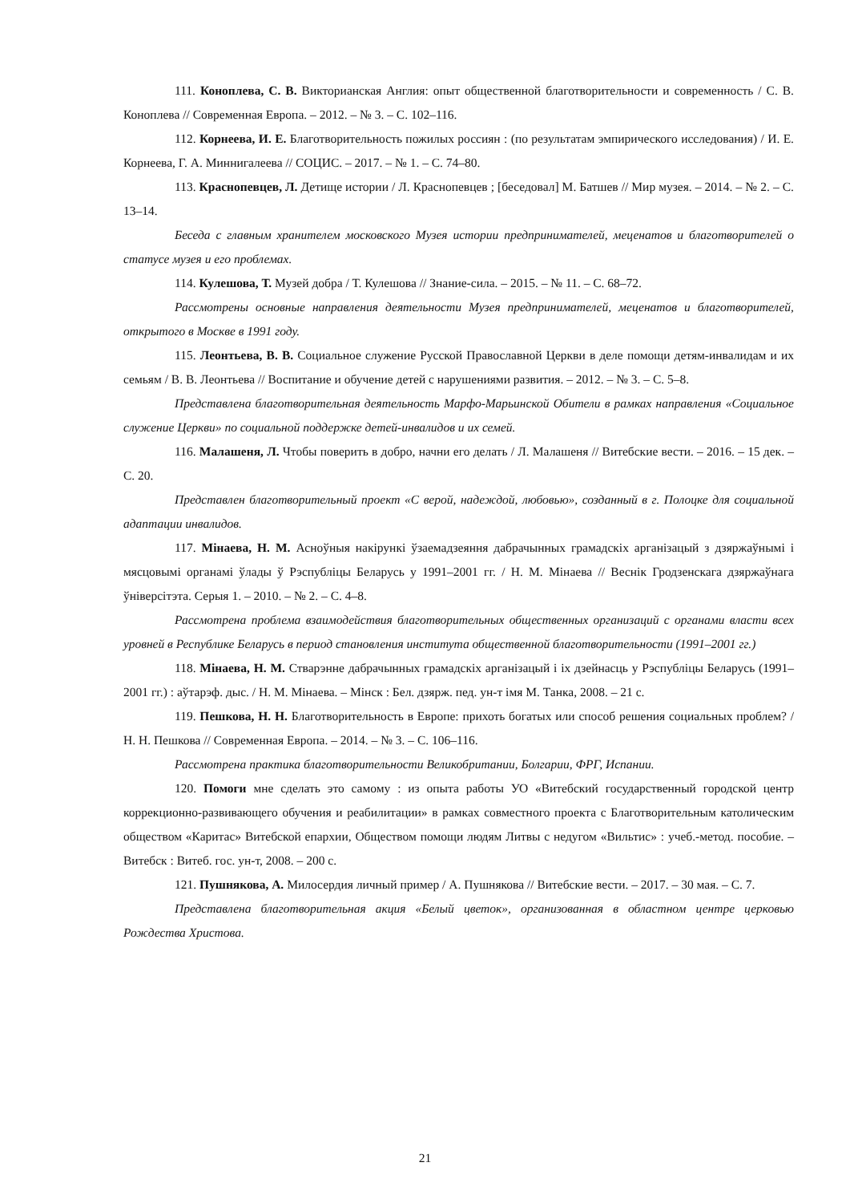111. Коноплева, С. В. Викторианская Англия: опыт общественной благотворительности и современность / С. В. Коноплева // Современная Европа. – 2012. – № 3. – С. 102–116.
112. Корнеева, И. Е. Благотворительность пожилых россиян : (по результатам эмпирического исследования) / И. Е. Корнеева, Г. А. Миннигалеева // СОЦИС. – 2017. – № 1. – С. 74–80.
113. Краснопевцев, Л. Детище истории / Л. Краснопевцев ; [беседовал] М. Батшев // Мир музея. – 2014. – № 2. – С. 13–14.
Беседа с главным хранителем московского Музея истории предпринимателей, меценатов и благотворителей о статусе музея и его проблемах.
114. Кулешова, Т. Музей добра / Т. Кулешова // Знание-сила. – 2015. – № 11. – С. 68–72.
Рассмотрены основные направления деятельности Музея предпринимателей, меценатов и благотворителей, открытого в Москве в 1991 году.
115. Леонтьева, В. В. Социальное служение Русской Православной Церкви в деле помощи детям-инвалидам и их семьям / В. В. Леонтьева // Воспитание и обучение детей с нарушениями развития. – 2012. – № 3. – С. 5–8.
Представлена благотворительная деятельность Марфо-Марьинской Обители в рамках направления «Социальное служение Церкви» по социальной поддержке детей-инвалидов и их семей.
116. Малашеня, Л. Чтобы поверить в добро, начни его делать / Л. Малашеня // Витебские вести. – 2016. – 15 дек. – С. 20.
Представлен благотворительный проект «С верой, надеждой, любовью», созданный в г. Полоцке для социальной адаптации инвалидов.
117. Мінаева, Н. М. Асноўныя накірункі ўзаемадзеяння дабрачынных грамадскіх арганізацый з дзяржаўнымі і мясцовымі органамі ўлады ў Рэспубліцы Беларусь у 1991–2001 гг. / Н. М. Мінаева // Веснік Гродзенскага дзяржаўнага ўніверсітэта. Серыя 1. – 2010. – № 2. – С. 4–8.
Рассмотрена проблема взаимодействия благотворительных общественных организаций с органами власти всех уровней в Республике Беларусь в период становления института общественной благотворительности (1991–2001 гг.)
118. Мінаева, Н. М. Стварэнне дабрачынных грамадскіх арганізацый і іх дзейнасць у Рэспубліцы Беларусь (1991–2001 гг.) : аўтарэф. дыс. / Н. М. Мінаева. – Мінск : Бел. дзярж. пед. ун-т імя М. Танка, 2008. – 21 с.
119. Пешкова, Н. Н. Благотворительность в Европе: прихоть богатых или способ решения социальных проблем? / Н. Н. Пешкова // Современная Европа. – 2014. – № 3. – С. 106–116.
Рассмотрена практика благотворительности Великобритании, Болгарии, ФРГ, Испании.
120. Помоги мне сделать это самому : из опыта работы УО «Витебский государственный городской центр коррекционно-развивающего обучения и реабилитации» в рамках совместного проекта с Благотворительным католическим обществом «Каритас» Витебской епархии, Обществом помощи людям Литвы с недугом «Вильтис» : учеб.-метод. пособие. – Витебск : Витеб. гос. ун-т, 2008. – 200 с.
121. Пушнякова, А. Милосердия личный пример / А. Пушнякова // Витебские вести. – 2017. – 30 мая. – С. 7.
Представлена благотворительная акция «Белый цветок», организованная в областном центре церковью Рождества Христова.
21